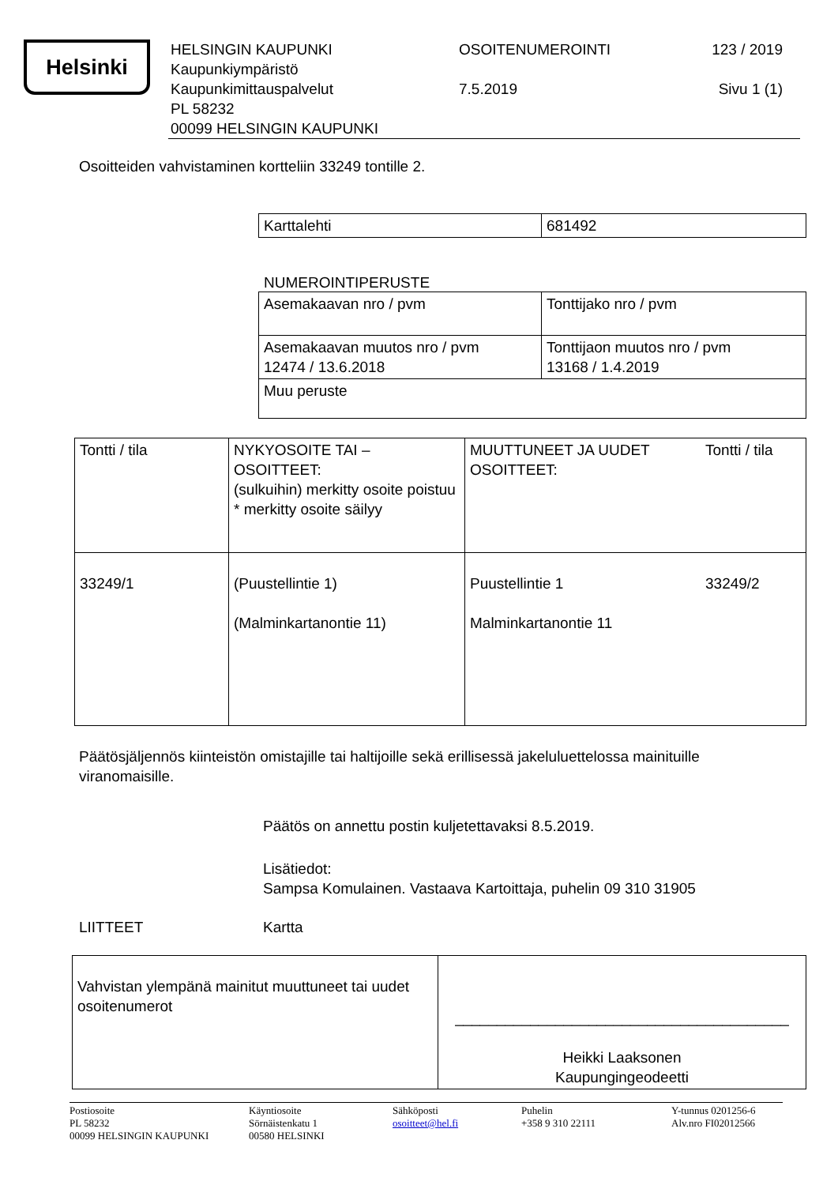Helsinki
HELSINGIN KAUPUNKI
Kaupunkiympäristö
Kaupunkimittauspalvelut
PL 58232
00099 HELSINGIN KAUPUNKI
OSOITENUMEROINTI
7.5.2019
123 / 2019
Sivu 1 (1)
Osoitteiden vahvistaminen kortteliin 33249 tontille 2.
| Karttalehti | 681492 |
NUMEROINTIPERUSTE
| Asemakaavan nro / pvm | Tonttijako nro / pvm |
| Asemakaavan muutos nro / pvm 12474 / 13.6.2018 | Tonttijaon muutos nro / pvm 13168 / 1.4.2019 |
| Muu peruste | |
| Tontti / tila | NYKYOSOITE TAI – OSOITTEET: (sulkuihin) merkitty osoite poistuu * merkitty osoite säilyy | MUUTTUNEET JA UUDET OSOITTEET: | Tontti / tila |
| 33249/1 | (Puustellintie 1) (Malminkartanontie 11) | Puustellintie 1 Malminkartanontie 11 | 33249/2 |
Päätösjäljennös kiinteistön omistajille tai haltijoille sekä erillisessä jakeluluettelossa mainituille viranomaisille.
Päätös on annettu postin kuljetettavaksi 8.5.2019.
Lisätiedot:
Sampsa Komulainen. Vastaava Kartoittaja, puhelin 09 310 31905
LIITTEET Kartta
| Vahvistan ylempänä mainitut muuttuneet tai uudet osoitenumerot | ________________________________________ Heikki Laaksonen Kaupungingeodeetti |
Postiosoite
PL 58232
00099 HELSINGIN KAUPUNKI
Käyntiosoite
Sörnäistenkatu 1
00580 HELSINKI
Sähköposti
osoitteet@hel.fi
Puhelin
+358 9 310 22111
Y-tunnus 0201256-6
Alv.nro FI02012566